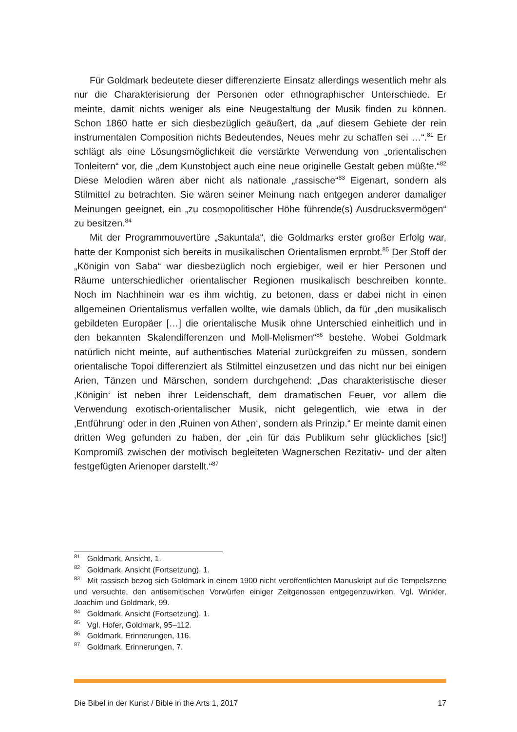Für Goldmark bedeutete dieser differenzierte Einsatz allerdings wesentlich mehr als nur die Charakterisierung der Personen oder ethnographischer Unterschiede. Er meinte, damit nichts weniger als eine Neugestaltung der Musik finden zu können. Schon 1860 hatte er sich diesbezüglich geäußert, da „auf diesem Gebiete der rein instrumentalen Composition nichts Bedeutendes, Neues mehr zu schaffen sei …“.<sup>81</sup> Er schlägt als eine Lösungsmöglichkeit die verstärkte Verwendung von „orientalischen Tonleitern“ vor, die „dem Kunstobject auch eine neue originelle Gestalt geben müßte.“<sup>82</sup> Diese Melodien wären aber nicht als nationale „rassische“<sup>83</sup> Eigenart, sondern als Stilmittel zu betrachten. Sie wären seiner Meinung nach entgegen anderer damaliger Meinungen geeignet, ein „zu cosmopolitischer Höhe führende(s) Ausdrucksvermögen“ zu besitzen.<sup>84</sup>
Mit der Programmouvertüre „Sakuntala“, die Goldmarks erster großer Erfolg war, hatte der Komponist sich bereits in musikalischen Orientalismen erprobt.<sup>85</sup> Der Stoff der „Königin von Saba“ war diesbezüglich noch ergiebiger, weil er hier Personen und Räume unterschiedlicher orientalischer Regionen musikalisch beschreiben konnte. Noch im Nachhinein war es ihm wichtig, zu betonen, dass er dabei nicht in einen allgemeinen Orientalismus verfallen wollte, wie damals üblich, da für „den musikalisch gebildeten Europäer […] die orientalische Musik ohne Unterschied einheitlich und in den bekannten Skalendifferenzen und Moll-Melismen“<sup>86</sup> bestehe. Wobei Goldmark natürlich nicht meinte, auf authentisches Material zurückgreifen zu müssen, sondern orientalische Topoi differenziert als Stilmittel einzusetzen und das nicht nur bei einigen Arien, Tänzen und Märschen, sondern durchgehend: „Das charakteristische dieser ‚Königin‘ ist neben ihrer Leidenschaft, dem dramatischen Feuer, vor allem die Verwendung exotisch-orientalischer Musik, nicht gelegentlich, wie etwa in der ‚Entführung‘ oder in den ‚Ruinen von Athen‘, sondern als Prinzip.“ Er meinte damit einen dritten Weg gefunden zu haben, der „ein für das Publikum sehr glückliches [sic!] Kompromiß zwischen der motivisch begleiteten Wagnerschen Rezitativ- und der alten festgefügten Arienoper darstellt.“<sup>87</sup>
<sup>81</sup> Goldmark, Ansicht, 1.
<sup>82</sup> Goldmark, Ansicht (Fortsetzung), 1.
<sup>83</sup> Mit rassisch bezog sich Goldmark in einem 1900 nicht veröffentlichten Manuskript auf die Tempelszene und versuchte, den antisemitischen Vorwürfen einiger Zeitgenossen entgegenzuwirken. Vgl. Winkler, Joachim und Goldmark, 99.
<sup>84</sup> Goldmark, Ansicht (Fortsetzung), 1.
<sup>85</sup> Vgl. Hofer, Goldmark, 95–112.
<sup>86</sup> Goldmark, Erinnerungen, 116.
<sup>87</sup> Goldmark, Erinnerungen, 7.
Die Bibel in der Kunst / Bible in the Arts 1, 2017 17